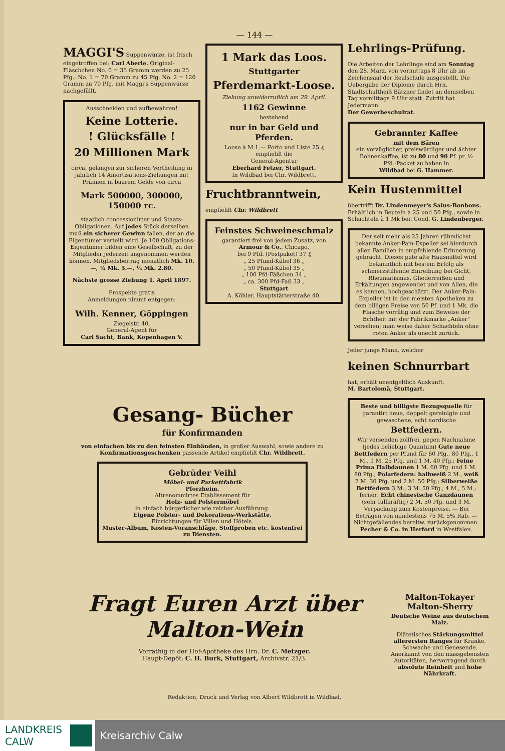— 144 —
MAGGI'S Suppenwürze, ist frisch eingetroffen bei: Carl Aberle. Original-Fläschchen No. 0 = 35 Gramm werden zu 25 Pfg.; No. 1 = 70 Gramm zu 45 Pfg. No. 2 = 120 Gramm zu 70 Pfg. mit Maggi's Suppenwürze nachgefüllt.
Ausschneiden und aufbewahren!
Keine Lotterie.
! Glücksfälle !
20 Millionen Mark
circa, gelangen zur sicheren Vertheilung in jährlich 14 Amortisations-Ziehungen mit Prämien in baarem Gelde von circa
Mark 500000, 300000, 150000 rc.
staatlich concessionirter und Staats-Obligationen. Auf jedes Stück derselben muß ein sicherer Gewinn fallen, der an die Eigentümer verteilt wird. Je 100 Obligations-Eigentümer bilden eine Gesellschaft, zu der Mitglieder jederzeit angenommen werden können. Mitgliedsbeitrag monatlich Mk. 10.—, ½ Mk. 5.—, ¼ Mk. 2.80.
Nächste grosse Ziehung 1. April 1897.
Prospekte gratis
Anmeldungen nimmt entgegen:
Wilh. Kenner, Göppingen
Ziegelstr. 40.
General-Agent für
Carl Sacht, Bank, Kopenhagen V.
1 Mark das Loos.
Stuttgarter
Pferdemarkt-Loose.
Ziehung unwiderruflich am 29. April.
1162 Gewinne
bestehend
nur in bar Geld und Pferden.
Loose à M 1.— Porto und Liste 25 ₰ empfiehlt die
General-Agentur
Eberhard Fetzer, Stuttgart.
In Wildbad bei Chr. Wildbrett.
Fruchtbranntwein,
empfiehlt Chr. Wildbrett
Feinstes Schweineschmalz
garantiert frei von jedem Zusatz, von Armour & Co., Chicago,
bei 9 Pfd. (Postpaket) 37 ₰
„ 25 Pfund-Kübel 36 „
„ 50 Pfund-Kübel 35 „
„ 100 Pfd-Fäßchen 34 „
„ ca. 300 Pfd-Faß 33 „
Stuttgart
A. Köhler, Hauptstätterstraße 40.
Lehrlings-Prüfung.
Die Arbeiten der Lehrlinge sind am Sonntag den 28. März, von vormittags 8 Uhr ab im Zeichensaal der Realschule ausgestellt. Die Uebergabe der Diplome durch Hrn. Stadtschultheiß Bätzner findet an demselben Tag vormittags 9 Uhr statt. Zutritt hat Jedermann.
Der Gewerbeschulrat.
Gebrannter Kaffee
mit dem Bären
ein vorzüglicher, preiswürdiger und ächter Bohnenkaffee, ist zu 80 und 90 Pf. pr. ½ Pfd.-Packet zu haben in
Wildbad bei G. Hammer.
Kein Hustenmittel
übertrifft Dr. Lindenmeyer's Salus-Bonbons. Erhältlich in Beuteln à 25 und 50 Pfg., sowie in Schachteln à 1 Mk bei: Cond. G. Lindenberger.
Der seit mehr als 25 Jahren rühmlichst bekannte Anker-Pain-Expeller sei hierdurch allen Familien in empfehlende Erinnerung gebracht. Dieses gute alte Hausmittel wird bekanntlich mit bestem Erfolg als schmerzstillende Einreibung bei Gicht, Rheumatismus, Gliederreißen und Erkältungen angewendet und von Allen, die es kennen, hochgeschätzt. Der Anker-Pain-Expeller ist in den meisten Apotheken zu dem billigen Preise von 50 Pf. und 1 Mk. die Flasche vorrätig und zum Beweise der Echtheit mit der Fabrikmarke „Anker" versehen; man weise daher Schachteln ohne roten Anker als unecht zurück.
Jeder junge Mann, welcher
keinen Schnurrbart
hat, erhält unentgeltlich Auskunft.
M. Bartolomä, Stuttgart.
Beste und billigste Bezugsquelle für garantirt neue, doppelt gereinigte und gewaschene, echt nordische
Bettfedern.
Wir versenden zollfrei, gegen Nachnahme (jedes beliebige Quantum) Gute neue Bettfedern per Pfund für 60 Pfg., 80 Pfg., 1 M., 1 M. 25 Pfg. und 1 M. 40 Pfg.; Feine Prima Halbdaunen 1 M. 60 Pfg. und 1 M. 80 Pfg.; Polarfedern: halbweiß 2 M., weiß 2 M. 30 Pfg. und 2 M. 50 Pfg.; Silberweiße Bettfedern 3 M., 3 M. 50 Pfg., 4 M., 5 M.; ferner: Echt chinesische Ganzdaunen (sehr füllkräftig) 2 M. 50 Pfg. und 3 M. Verpackung zum Kostenpreise. — Bei Beträgen von mindestens 75 M. 5% Rab. — Nichtgefallendes bereitw. zurückgenommen.
Pecher & Co. in Herford in Westfalen.
Gesang- Bücher
für Konfirmanden
von einfachen bis zu den feinsten Einbänden, in großer Auswahl, sowie andere zu Konfirmationsgeschenken passende Artikel empfiehlt Chr. Wildbrett.
Gebrüder Veihl
Möbel- und Parkettfabrik
Pforzheim.
Altrenommirtes Etablissement für
Holz- und Polstermöbel
in einfach bürgerlicher wie reicher Ausführung.
Eigene Polster- und Dekorations-Werkstätte.
Einrichtungen für Villen und Hôtels.
Muster-Album, Kosten-Voranschläge, Stoffproben etc. kostenfrei zu Diensten.
Fragt Euren Arzt über Malton-Wein
Vorräthig in der Hof-Apotheke des Hrn. Dr. C. Metzger.
Haupt-Depôt: C. H. Burk, Stuttgart, Archivstr. 21/3.
Malton-Tokayer Malton-Sherry
Deutsche Weine aus deutschem Malz.
Diätetisches Stärkungsmittel allerersten Ranges für Kranke, Schwache und Genesende. Anerkannt von den massgebensten Autoritäten, hervorragend durch absolute Reinheit und hohe Nährkraft.
Redaktion, Druck und Verlag von Albert Wildbrett in Wildbad.
LANDKREIS
CALW
Kreisarchiv Calw